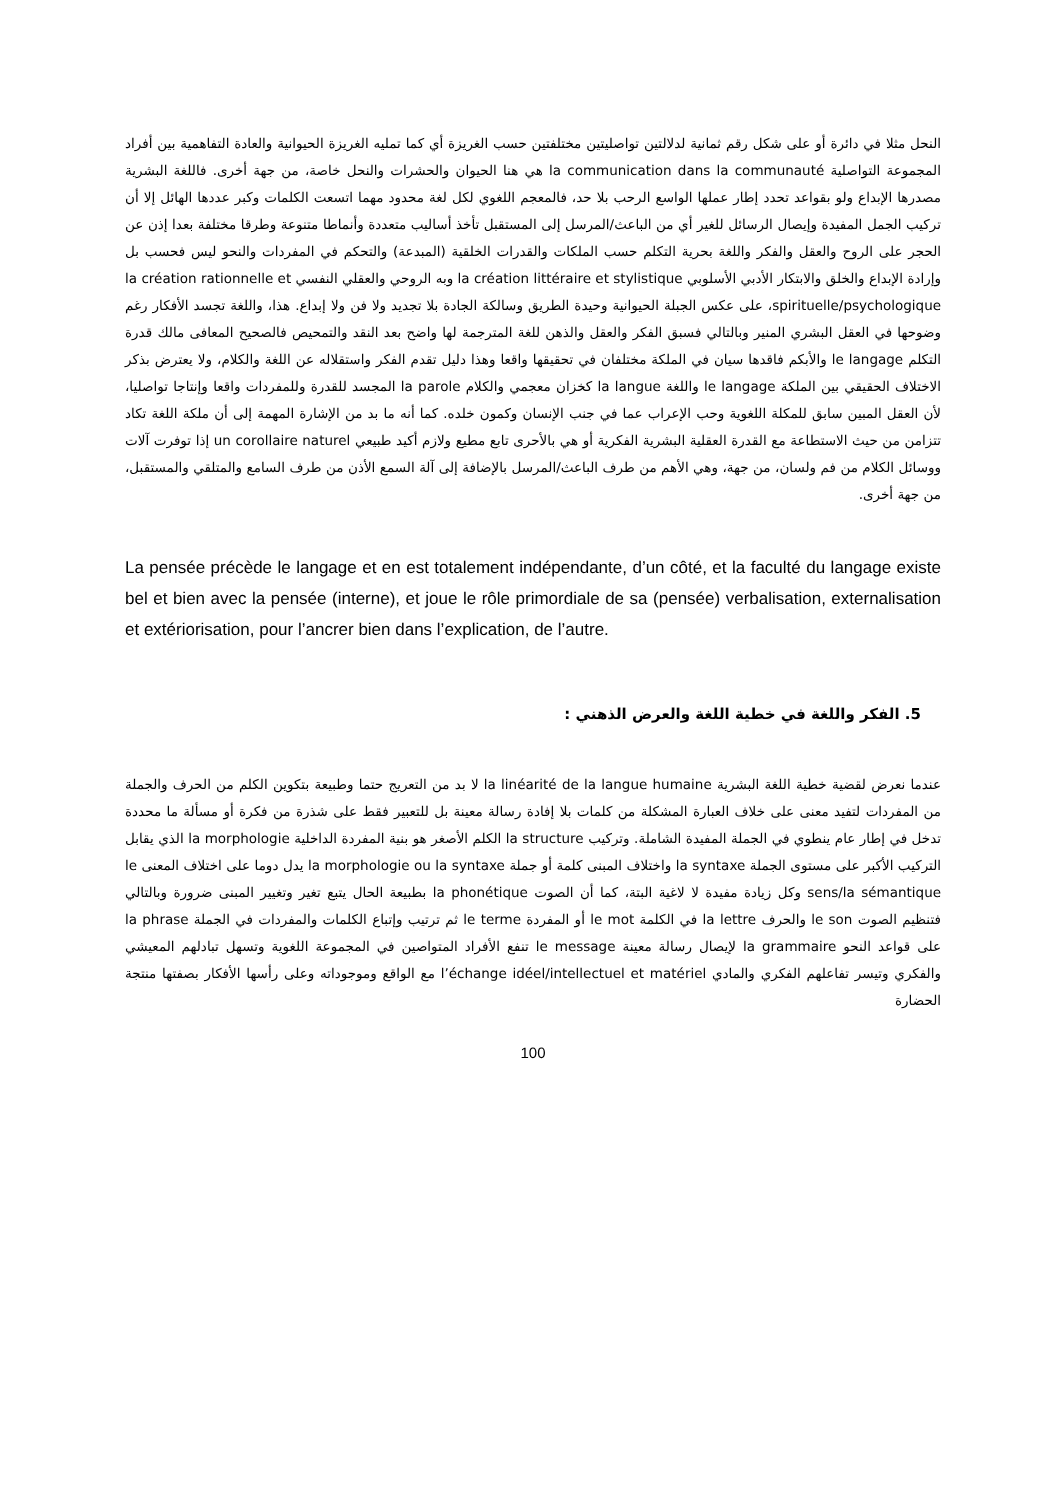النحل مثلا في دائرة أو على شكل رقم ثمانية لدلالتين تواصليتين مختلفتين حسب الغريزة أي كما تمليه الغريزة الحيوانية والعادة التفاهمية بين أفراد المجموعة التواصلية la communication dans la communauté هي هنا الحيوان والحشرات والنحل خاصة، من جهة أخرى. فاللغة البشرية مصدرها الإبداع ولو بقواعد تحدد إطار عملها الواسع الرحب بلا حد، فالمعجم اللغوي لكل لغة محدود مهما اتسعت الكلمات وكبر عددها الهائل إلا أن تركيب الجمل المفيدة وإيصال الرسائل للغير أي من الباعث/المرسل إلى المستقبل تأخذ أساليب متعددة وأنماطا متنوعة وطرقا مختلفة بعدا إذن عن الحجر على الروح والعقل والفكر واللغة بحرية التكلم حسب الملكات والقدرات الخلقية (المبدعة) والتحكم في المفردات والنحو ليس فحسب بل وإرادة الإبداع والخلق والابتكار الأدبي الأسلوبي la création littéraire et stylistique وبه الروحي والعقلي النفسي la création rationnelle et spirituelle/psychologique، على عكس الجبلة الحيوانية وحيدة الطريق وسالكة الجادة بلا تجديد ولا فن ولا إبداع. هذا، واللغة تجسد الأفكار رغم وضوحها في العقل البشري المنير وبالتالي فسبق الفكر والعقل والذهن للغة المترجمة لها واضح بعد النقد والتمحيص فالصحيح المعافى مالك قدرة التكلم le langage والأبكم فاقدها سيان في الملكة مختلفان في تحقيقها واقعا وهذا دليل تقدم الفكر واستقلاله عن اللغة والكلام، ولا يعترض بذكر الاختلاف الحقيقي بين الملكة le langage واللغة la langue كخزان معجمي والكلام la parole المجسد للقدرة وللمفردات واقعا وإنتاجا تواصليا، لأن العقل المبين سابق للمكلة اللغوية وحب الإعراب عما في جنب الإنسان وكمون خلده. كما أنه ما بد من الإشارة المهمة إلى أن ملكة اللغة تكاد تتزامن من حيث الاستطاعة مع القدرة العقلية البشرية الفكرية أو هي بالأحرى تابع مطيع ولازم أكيد طبيعي un corollaire naturel إذا توفرت آلات ووسائل الكلام من فم ولسان، من جهة، وهي الأهم من طرف الباعث/المرسل بالإضافة إلى آلة السمع الأذن من طرف السامع والمتلقي والمستقبل، من جهة أخرى.
La pensée précède le langage et en est totalement indépendante, d’un côté, et la faculté du langage existe bel et bien avec la pensée (interne), et joue le rôle primordiale de sa (pensée) verbalisation, externalisation et extériorisation, pour l’ancrer bien dans l’explication, de l’autre.
5. الفكر واللغة في خطية اللغة والعرض الذهني :
عندما نعرض لقضية خطية اللغة البشرية la linéarité de la langue humaine لا بد من التعريج حتما وطبيعة بتكوين الكلم من الحرف والجملة من المفردات لتفيد معنى على خلاف العبارة المشكلة من كلمات بلا إفادة رسالة معينة بل للتعبير فقط على شذرة من فكرة أو مسألة ما محددة تدخل في إطار عام ينطوي في الجملة المفيدة الشاملة. وتركيب la structure الكلم الأصغر هو بنية المفردة الداخلية la morphologie الذي يقابل التركيب الأكبر على مستوى الجملة la syntaxe واختلاف المبنى كلمة أو جملة la morphologie ou la syntaxe يدل دوما على اختلاف المعنى le sens/la sémantique وكل زيادة مفيدة لا لاغية البتة، كما أن الصوت la phonétique بطبيعة الحال يتبع تغير وتغيير المبنى ضرورة وبالتالي فتنظيم الصوت le son والحرف la lettre في الكلمة le mot أو المفردة le terme ثم ترتيب وإتباع الكلمات والمفردات في الجملة la phrase على قواعد النحو la grammaire لإيصال رسالة معينة le message تنفع الأفراد المتواصين في المجموعة اللغوية وتسهل تبادلهم المعيشي والفكري وتيسر تفاعلهم الفكري والمادي l’échange idéel/intellectuel et matériel مع الواقع وموجوداته وعلى رأسها الأفكار بصفتها منتجة الحضارة
100